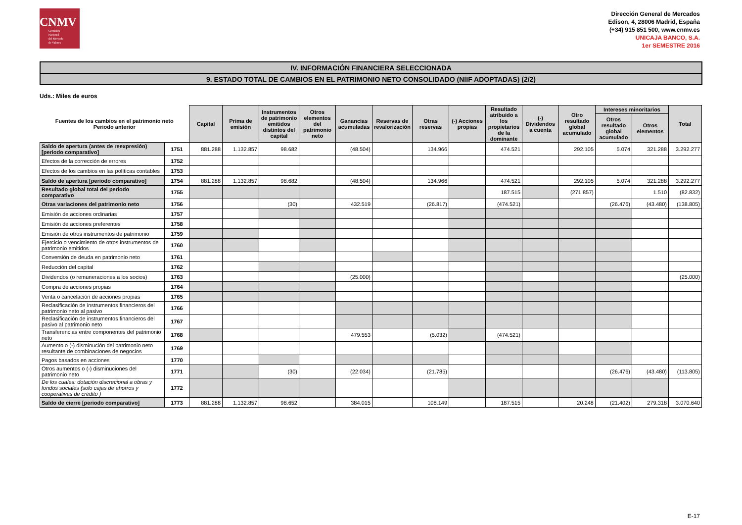CNMV
Comisión
Nacional
del Mercado
de Valores
Dirección General de Mercados
Edison, 4, 28006 Madrid, España
(+34) 915 851 500, www.cnmv.es
UNICAJA BANCO, S.A.
1er SEMESTRE 2016
IV. INFORMACIÓN FINANCIERA SELECCIONADA
9. ESTADO TOTAL DE CAMBIOS EN EL PATRIMONIO NETO CONSOLIDADO (NIIF ADOPTADAS) (2/2)
Uds.: Miles de euros
| Fuentes de los cambios en el patrimonio neto Periodo anterior | | Capital | Prima de emisión | Instrumentos de patrimonio emitidos distintos del capital | Otros elementos del patrimonio neto | Ganancias acumuladas | Reservas de revalorización | Otras reservas | (-) Acciones propias | Resultado atribuido a los propietarios de la dominante | (-) Dividendos a cuenta | Otro resultado global acumulado | Intereses minoritarios | | Total |
| --- | --- | --- | --- | --- | --- | --- | --- | --- | --- | --- | --- | --- | --- | --- | --- |
| | | | | | | | | | | | | | Otros resultado global acumulado | Otros elementos | |
| Saldo de apertura (antes de reexpresión) [periodo comparativo] | 1751 | 881.288 | 1.132.857 | 98.682 | | (48.504) | | 134.966 | | 474.521 | | 292.105 | 5.074 | 321.288 | 3.292.277 |
| Efectos de la corrección de errores | 1752 | | | | | | | | | | | | | | |
| Efectos de los cambios en las políticas contables | 1753 | | | | | | | | | | | | | | |
| Saldo de apertura [periodo comparativo] | 1754 | 881.288 | 1.132.857 | 98.682 | | (48.504) | | 134.966 | | 474.521 | | 292.105 | 5.074 | 321.288 | 3.292.277 |
| Resultado global total del periodo comparativo | 1755 | | | | | | | | | 187.515 | | (271.857) | | 1.510 | (82.832) |
| Otras variaciones del patrimonio neto | 1756 | | | (30) | | 432.519 | | (26.817) | | (474.521) | | | (26.476) | (43.480) | (138.805) |
| Emisión de acciones ordinarias | 1757 | | | | | | | | | | | | | | |
| Emisión de acciones preferentes | 1758 | | | | | | | | | | | | | | |
| Emisión de otros instrumentos de patrimonio | 1759 | | | | | | | | | | | | | | |
| Ejercicio o vencimiento de otros instrumentos de patrimonio emitidos | 1760 | | | | | | | | | | | | | | |
| Conversión de deuda en patrimonio neto | 1761 | | | | | | | | | | | | | | |
| Reducción del capital | 1762 | | | | | | | | | | | | | | |
| Dividendos (o remuneraciones a los socios) | 1763 | | | | | (25.000) | | | | | | | | | (25.000) |
| Compra de acciones propias | 1764 | | | | | | | | | | | | | | |
| Venta o cancelación de acciones propias | 1765 | | | | | | | | | | | | | | |
| Reclasificación de instrumentos financieros del patrimonio neto al pasivo | 1766 | | | | | | | | | | | | | | |
| Reclasificación de instrumentos financieros del pasivo al patrimonio neto | 1767 | | | | | | | | | | | | | | |
| Transferencias entre componentes del patrimonio neto | 1768 | | | | | 479.553 | | (5.032) | | (474.521) | | | | | |
| Aumento o (-) disminución del patrimonio neto resultante de combinaciones de negocios | 1769 | | | | | | | | | | | | | | |
| Pagos basados en acciones | 1770 | | | | | | | | | | | | | | |
| Otros aumentos o (-) disminuciones del patrimonio neto | 1771 | | | (30) | | (22.034) | | (21.785) | | | | | (26.476) | (43.480) | (113.805) |
| De los cuales: dotación discrecional a obras y fondos sociales (solo cajas de ahorros y cooperativas de crédito ) | 1772 | | | | | | | | | | | | | | |
| Saldo de cierre [periodo comparativo] | 1773 | 881.288 | 1.132.857 | 98.652 | | 384.015 | | 108.149 | | 187.515 | | 20.248 | (21.402) | 279.318 | 3.070.640 |
E-17